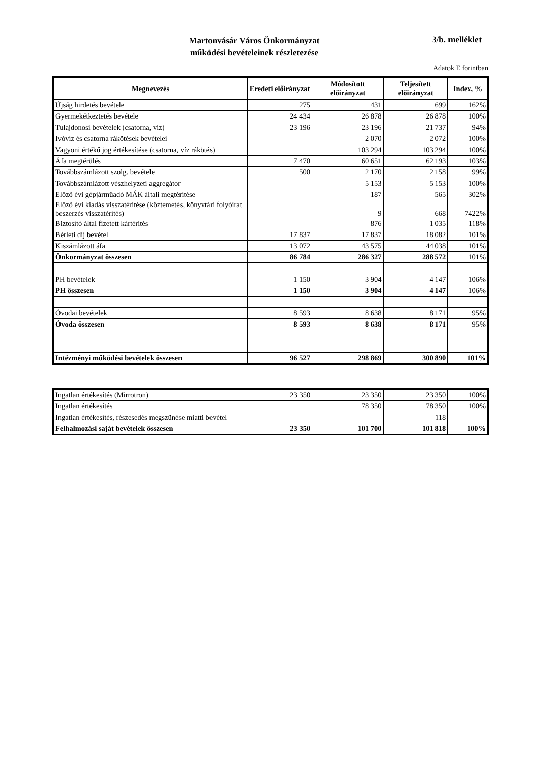Martonvásár Város Önkormányzat
működési bevételeinek részletezése
3/b. melléklet
Adatok E forintban
| Megnevezés | Eredeti előirányzat | Módosított előirányzat | Teljesített előirányzat | Index, % |
| --- | --- | --- | --- | --- |
| Újság hirdetés bevétele | 275 | 431 | 699 | 162% |
| Gyermekétkeztetés bevétele | 24 434 | 26 878 | 26 878 | 100% |
| Tulajdonosi bevételek (csatorna, víz) | 23 196 | 23 196 | 21 737 | 94% |
| Ivóvíz és csatorna rákötések bevételei | | 2 070 | 2 072 | 100% |
| Vagyoni értékű jog értékesítése (csatorna, víz rákötés) | | 103 294 | 103 294 | 100% |
| Áfa megtérülés | 7 470 | 60 651 | 62 193 | 103% |
| Továbbszámlázott szolg. bevétele | 500 | 2 170 | 2 158 | 99% |
| Továbbszámlázott vészhelyzeti aggregátor | | 5 153 | 5 153 | 100% |
| Előző évi gépjárműadó MÁK általi megtérítése | | 187 | 565 | 302% |
| Előző évi kiadás visszatérítése (köztemetés, könyvtári folyóirat beszerzés visszatérítés) | | 9 | 668 | 7422% |
| Biztosító által fizetett kártérítés | | 876 | 1 035 | 118% |
| Bérleti díj bevétel | 17 837 | 17 837 | 18 082 | 101% |
| Kiszámlázott áfa | 13 072 | 43 575 | 44 038 | 101% |
| Önkormányzat összesen | 86 784 | 286 327 | 288 572 | 101% |
| PH bevételek | 1 150 | 3 904 | 4 147 | 106% |
| PH összesen | 1 150 | 3 904 | 4 147 | 106% |
| Óvodai bevételek | 8 593 | 8 638 | 8 171 | 95% |
| Óvoda összesen | 8 593 | 8 638 | 8 171 | 95% |
| Intézményi működési bevételek összesen | 96 527 | 298 869 | 300 890 | 101% |
| Ingatlan értékesítés (Mirrotron) | 23 350 | 23 350 | 23 350 | 100% |
| Ingatlan értékesítés | | 78 350 | 78 350 | 100% |
| Ingatlan értékesítés, részesedés megszünése miatti bevétel | | | 118 | |
| Felhalmozási saját bevételek összesen | 23 350 | 101 700 | 101 818 | 100% |